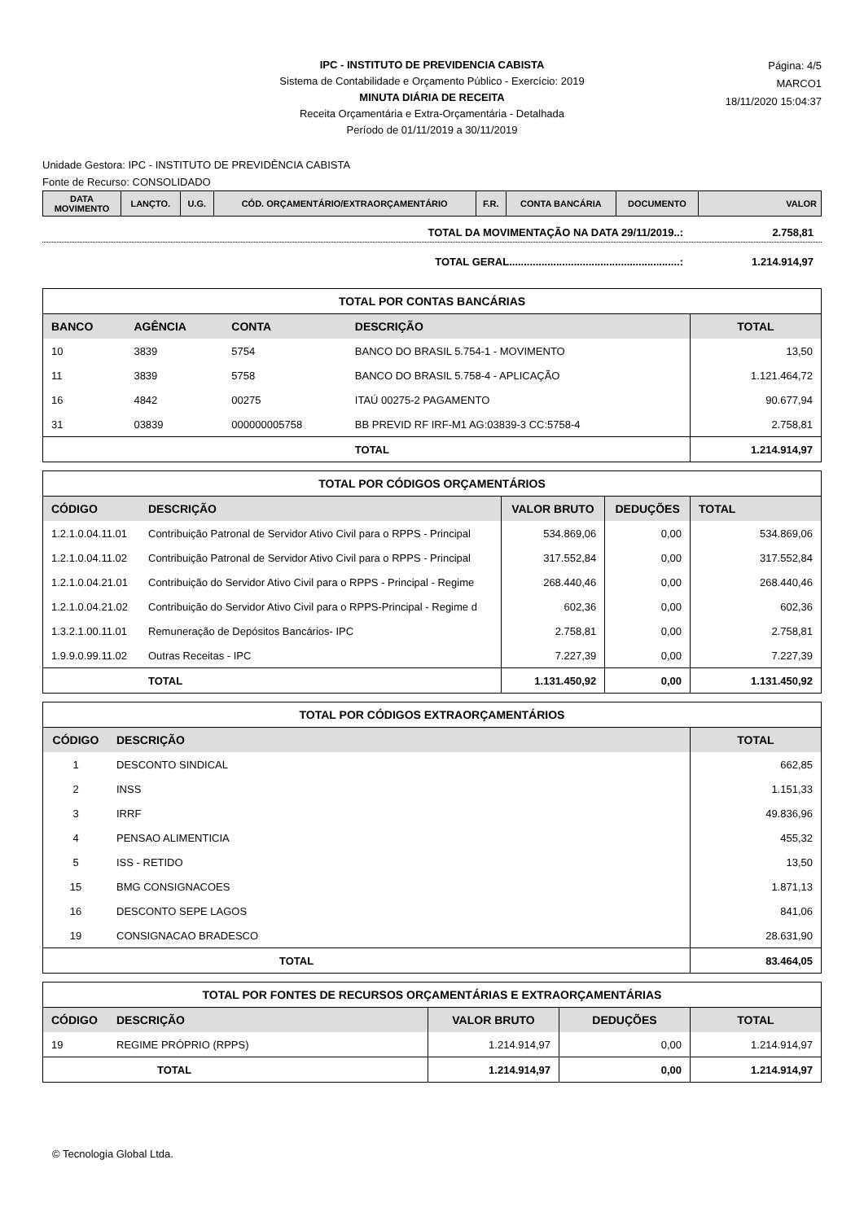IPC - INSTITUTO DE PREVIDENCIA CABISTA
Sistema de Contabilidade e Orçamento Público - Exercício: 2019
MINUTA DIÁRIA DE RECEITA
Receita Orçamentária e Extra-Orçamentária - Detalhada
Período de 01/11/2019 a 30/11/2019
Página: 4/5
MARCO1
18/11/2020 15:04:37
Unidade Gestora: IPC - INSTITUTO DE PREVIDÊNCIA CABISTA
Fonte de Recurso: CONSOLIDADO
| DATA MOVIMENTO | LANÇTO. | U.G. | CÓD. ORÇAMENTÁRIO/EXTRAORÇAMENTÁRIO | F.R. | CONTA BANCÁRIA | DOCUMENTO | VALOR |
| --- | --- | --- | --- | --- | --- | --- | --- |
TOTAL DA MOVIMENTAÇÃO NA DATA 29/11/2019..: 2.758,81
TOTAL GERAL..........................................................: 1.214.914,97
| TOTAL POR CONTAS BANCÁRIAS | | | | |
| --- | --- | --- | --- | --- |
| BANCO | AGÊNCIA | CONTA | DESCRIÇÃO | TOTAL |
| 10 | 3839 | 5754 | BANCO DO BRASIL 5.754-1 - MOVIMENTO | 13,50 |
| 11 | 3839 | 5758 | BANCO DO BRASIL 5.758-4 - APLICAÇÃO | 1.121.464,72 |
| 16 | 4842 | 00275 | ITAÚ 00275-2 PAGAMENTO | 90.677,94 |
| 31 | 03839 | 000000005758 | BB PREVID RF IRF-M1 AG:03839-3 CC:5758-4 | 2.758,81 |
| | | | TOTAL | 1.214.914,97 |
| TOTAL POR CÓDIGOS ORÇAMENTÁRIOS | | | | |
| --- | --- | --- | --- | --- |
| CÓDIGO | DESCRIÇÃO | VALOR BRUTO | DEDUÇÕES | TOTAL |
| 1.2.1.0.04.11.01 | Contribuição Patronal de Servidor Ativo Civil para o RPPS - Principal | 534.869,06 | 0,00 | 534.869,06 |
| 1.2.1.0.04.11.02 | Contribuição Patronal de Servidor Ativo Civil para o RPPS - Principal | 317.552,84 | 0,00 | 317.552,84 |
| 1.2.1.0.04.21.01 | Contribuição do Servidor Ativo Civil para o RPPS - Principal - Regime | 268.440,46 | 0,00 | 268.440,46 |
| 1.2.1.0.04.21.02 | Contribuição do Servidor Ativo Civil para o RPPS-Principal - Regime d | 602,36 | 0,00 | 602,36 |
| 1.3.2.1.00.11.01 | Remuneração de Depósitos Bancários- IPC | 2.758,81 | 0,00 | 2.758,81 |
| 1.9.9.0.99.11.02 | Outras Receitas - IPC | 7.227,39 | 0,00 | 7.227,39 |
| | TOTAL | 1.131.450,92 | 0,00 | 1.131.450,92 |
| TOTAL POR CÓDIGOS EXTRAORÇAMENTÁRIOS | | |
| --- | --- | --- |
| CÓDIGO | DESCRIÇÃO | TOTAL |
| 1 | DESCONTO SINDICAL | 662,85 |
| 2 | INSS | 1.151,33 |
| 3 | IRRF | 49.836,96 |
| 4 | PENSAO ALIMENTICIA | 455,32 |
| 5 | ISS - RETIDO | 13,50 |
| 15 | BMG CONSIGNACOES | 1.871,13 |
| 16 | DESCONTO SEPE LAGOS | 841,06 |
| 19 | CONSIGNACAO BRADESCO | 28.631,90 |
| | TOTAL | 83.464,05 |
| TOTAL POR FONTES DE RECURSOS ORÇAMENTÁRIAS E EXTRAORÇAMENTÁRIAS | | | | |
| --- | --- | --- | --- | --- |
| CÓDIGO | DESCRIÇÃO | VALOR BRUTO | DEDUÇÕES | TOTAL |
| 19 | REGIME PRÓPRIO (RPPS) | 1.214.914,97 | 0,00 | 1.214.914,97 |
| | TOTAL | 1.214.914,97 | 0,00 | 1.214.914,97 |
© Tecnologia Global Ltda.